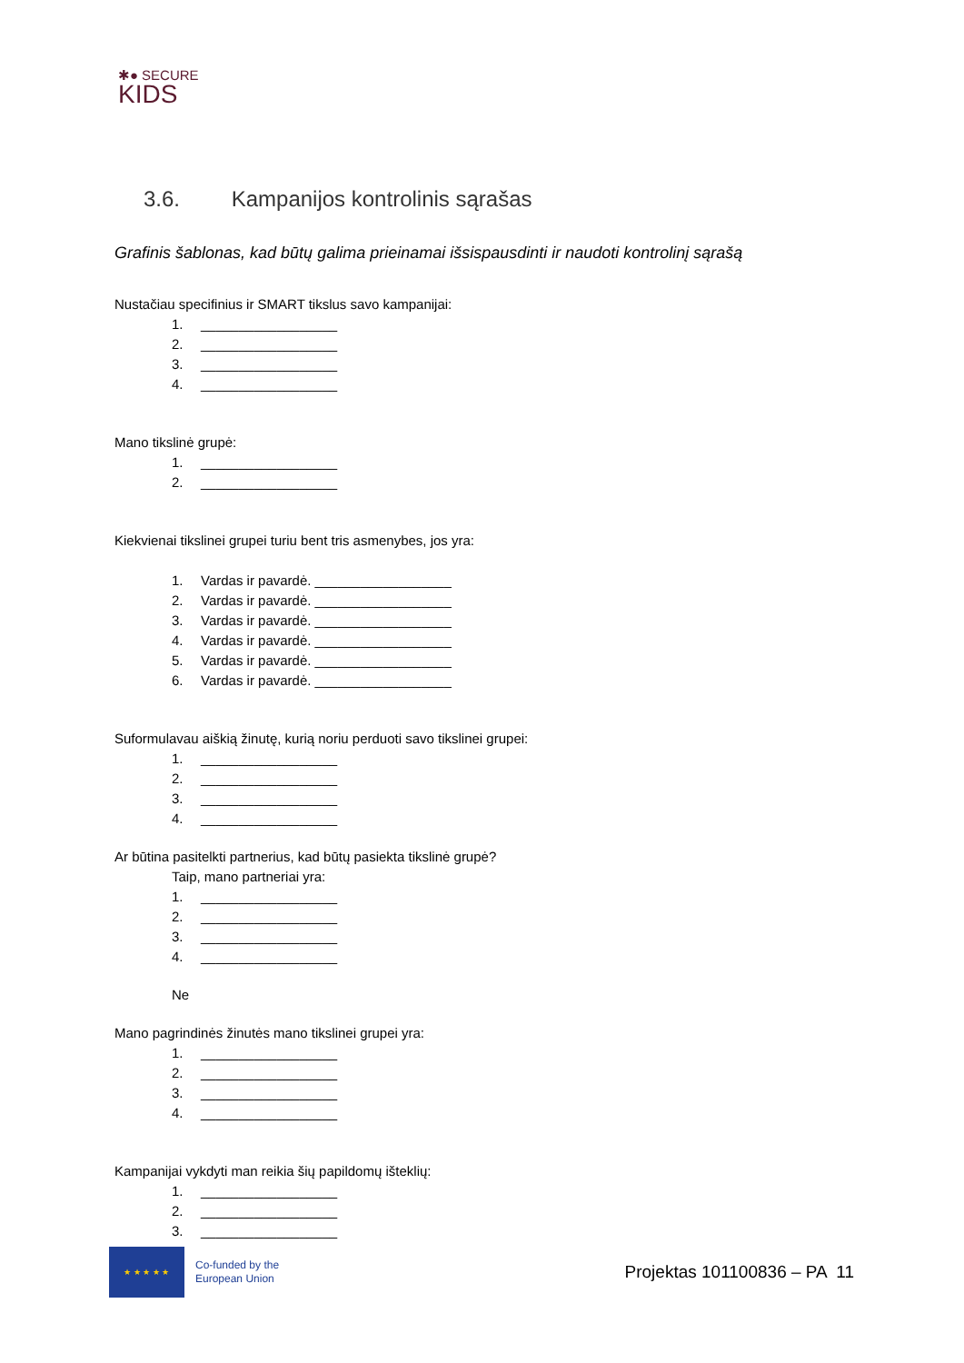✱● SECURE
KIDS
3.6. Kampanijos kontrolinis sąrašas
Grafinis šablonas, kad būtų galima prieinamai išsispausdinti ir naudoti kontrolinį sąrašą
Nustačiau specifinius ir SMART tikslus savo kampanijai:
1. __________________
2. __________________
3. __________________
4. __________________
Mano tikslinė grupė:
1. __________________
2. __________________
Kiekvienai tikslinei grupei turiu bent tris asmenybes, jos yra:
1. Vardas ir pavardė. __________________
2. Vardas ir pavardė. __________________
3. Vardas ir pavardė. __________________
4. Vardas ir pavardė. __________________
5. Vardas ir pavardė. __________________
6. Vardas ir pavardė. __________________
Suformulavau aiškią žinutę, kurią noriu perduoti savo tikslinei grupei:
1. __________________
2. __________________
3. __________________
4. __________________
Ar būtina pasitelkti partnerius, kad būtų pasiekta tikslinė grupė?
Taip, mano partneriai yra:
1. __________________
2. __________________
3. __________________
4. __________________
Ne
Mano pagrindinės žinutės mano tikslinei grupei yra:
1. __________________
2. __________________
3. __________________
4. __________________
Kampanijai vykdyti man reikia šių papildomų išteklių:
1. __________________
2. __________________
3. __________________
★ ★ ★ ★ ★
Co-funded by the
European Union
Projektas 101100836 – PA 11